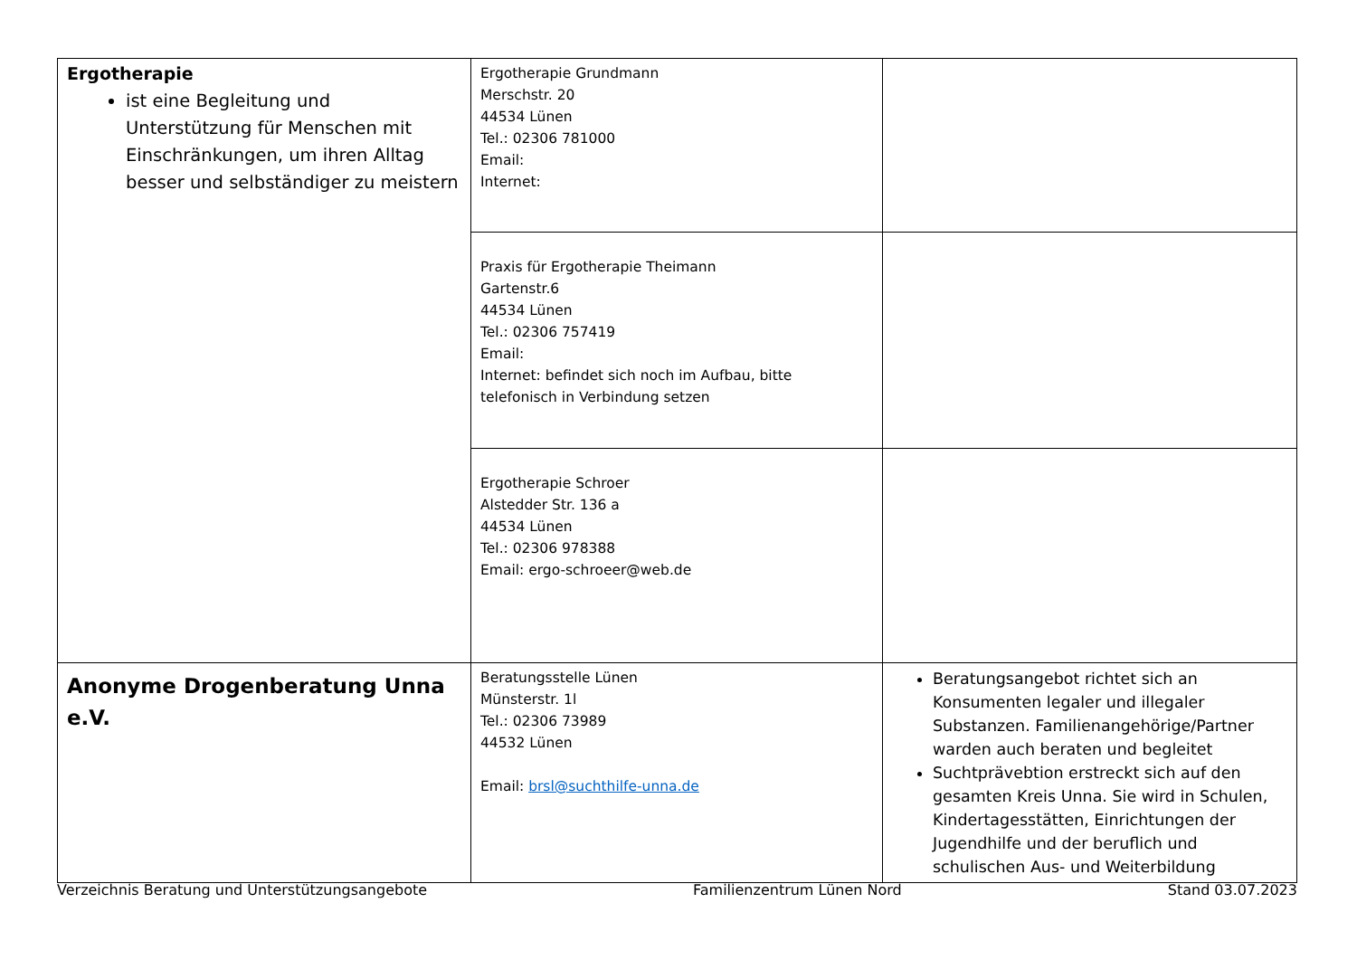| Ergotherapie ist eine Begleitung und Unterstützung für Menschen mit Einschränkungen, um ihren Alltag besser und selbständiger zu meistern | Ergotherapie Grundmann Merschstr. 20 44534 Lünen Tel.: 02306 781000 Email: Internet: | |
| | Praxis für Ergotherapie Theimann Gartenstr.6 44534 Lünen Tel.: 02306 757419 Email: Internet: befindet sich noch im Aufbau, bitte telefonisch in Verbindung setzen | |
| | Ergotherapie Schroer Alstedder Str. 136 a 44534 Lünen Tel.: 02306 978388 Email: ergo-schroeer@web.de | |
| Anonyme Drogenberatung Unna e.V. | Beratungsstelle Lünen Münsterstr. 1l Tel.: 02306 73989 44532 Lünen Email: brsl@suchthilfe-unna.de | Beratungsangebot richtet sich an Konsumenten legaler und illegaler Substanzen. Familienangehörige/Partner warden auch beraten und begleitet Suchtprävebtion erstreckt sich auf den gesamten Kreis Unna. Sie wird in Schulen, Kindertagesstätten, Einrichtungen der Jugendhilfe und der beruflich und schulischen Aus- und Weiterbildung |
Verzeichnis Beratung und Unterstützungsangebote Familienzentrum Lünen Nord Stand 03.07.2023